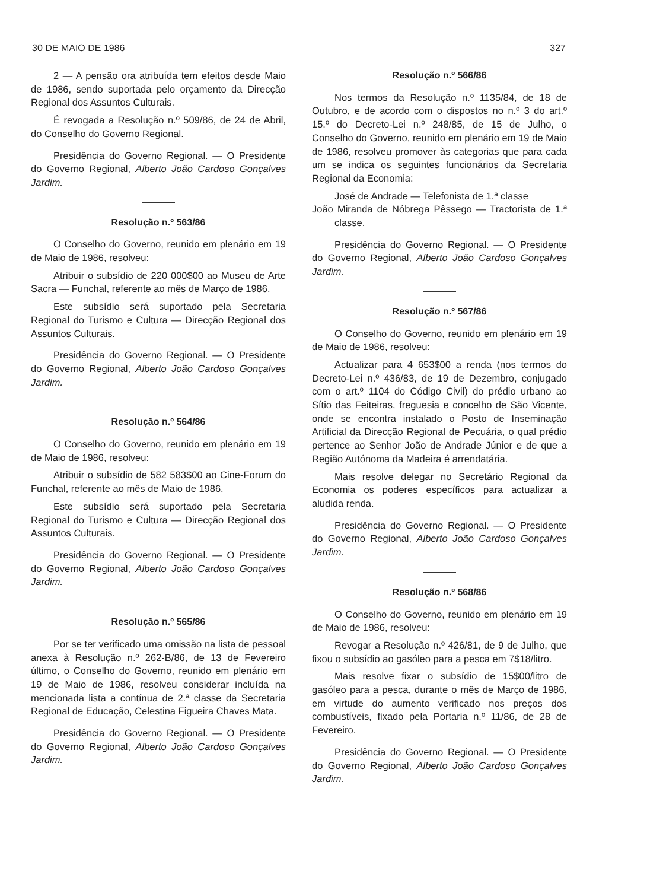30 DE MAIO DE 1986 327
2 — A pensão ora atribuída tem efeitos desde Maio de 1986, sendo suportada pelo orçamento da Direcção Regional dos Assuntos Culturais.
É revogada a Resolução n.º 509/86, de 24 de Abril, do Conselho do Governo Regional.
Presidência do Governo Regional. — O Presidente do Governo Regional, Alberto João Cardoso Gonçalves Jardim.
Resolução n.º 563/86
O Conselho do Governo, reunido em plenário em 19 de Maio de 1986, resolveu:
Atribuir o subsídio de 220 000$00 ao Museu de Arte Sacra — Funchal, referente ao mês de Março de 1986.
Este subsídio será suportado pela Secretaria Regional do Turismo e Cultura — Direcção Regional dos Assuntos Culturais.
Presidência do Governo Regional. — O Presidente do Governo Regional, Alberto João Cardoso Gonçalves Jardim.
Resolução n.º 564/86
O Conselho do Governo, reunido em plenário em 19 de Maio de 1986, resolveu:
Atribuir o subsídio de 582 583$00 ao Cine-Forum do Funchal, referente ao mês de Maio de 1986.
Este subsídio será suportado pela Secretaria Regional do Turismo e Cultura — Direcção Regional dos Assuntos Culturais.
Presidência do Governo Regional. — O Presidente do Governo Regional, Alberto João Cardoso Gonçalves Jardim.
Resolução n.º 565/86
Por se ter verificado uma omissão na lista de pessoal anexa à Resolução n.º 262-B/86, de 13 de Fevereiro último, o Conselho do Governo, reunido em plenário em 19 de Maio de 1986, resolveu considerar incluída na mencionada lista a contínua de 2.ª classe da Secretaria Regional de Educação, Celestina Figueira Chaves Mata.
Presidência do Governo Regional. — O Presidente do Governo Regional, Alberto João Cardoso Gonçalves Jardim.
Resolução n.º 566/86
Nos termos da Resolução n.º 1135/84, de 18 de Outubro, e de acordo com o dispostos no n.º 3 do art.º 15.º do Decreto-Lei n.º 248/85, de 15 de Julho, o Conselho do Governo, reunido em plenário em 19 de Maio de 1986, resolveu promover às categorias que para cada um se indica os seguintes funcionários da Secretaria Regional da Economia:
José de Andrade — Telefonista de 1.ª classe
João Miranda de Nóbrega Pêssego — Tractorista de 1.ª classe.
Presidência do Governo Regional. — O Presidente do Governo Regional, Alberto João Cardoso Gonçalves Jardim.
Resolução n.º 567/86
O Conselho do Governo, reunido em plenário em 19 de Maio de 1986, resolveu:
Actualizar para 4 653$00 a renda (nos termos do Decreto-Lei n.º 436/83, de 19 de Dezembro, conjugado com o art.º 1104 do Código Civil) do prédio urbano ao Sítio das Feiteiras, freguesia e concelho de São Vicente, onde se encontra instalado o Posto de Inseminação Artificial da Direcção Regional de Pecuária, o qual prédio pertence ao Senhor João de Andrade Júnior e de que a Região Autónoma da Madeira é arrendatária.
Mais resolve delegar no Secretário Regional da Economia os poderes específicos para actualizar a aludida renda.
Presidência do Governo Regional. — O Presidente do Governo Regional, Alberto João Cardoso Gonçalves Jardim.
Resolução n.º 568/86
O Conselho do Governo, reunido em plenário em 19 de Maio de 1986, resolveu:
Revogar a Resolução n.º 426/81, de 9 de Julho, que fixou o subsídio ao gasóleo para a pesca em 7$18/litro.
Mais resolve fixar o subsídio de 15$00/litro de gasóleo para a pesca, durante o mês de Março de 1986, em virtude do aumento verificado nos preços dos combustíveis, fixado pela Portaria n.º 11/86, de 28 de Fevereiro.
Presidência do Governo Regional. — O Presidente do Governo Regional, Alberto João Cardoso Gonçalves Jardim.